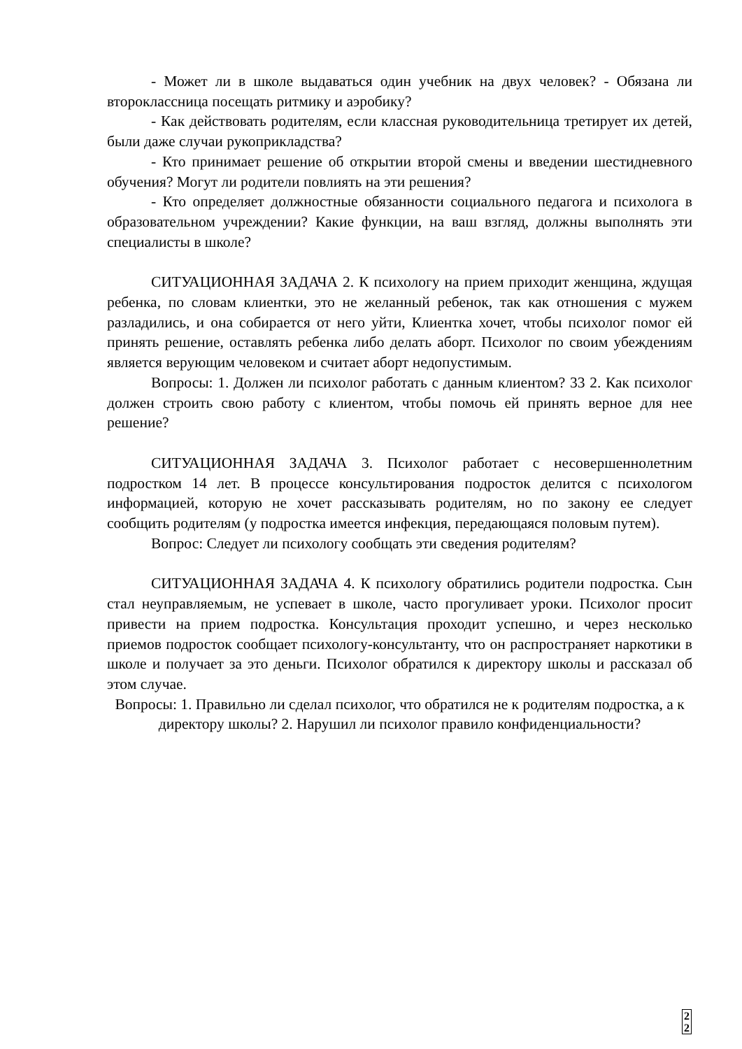- Может ли в школе выдаваться один учебник на двух человек? - Обязана ли второклассница посещать ритмику и аэробику?
- Как действовать родителям, если классная руководительница третирует их детей, были даже случаи рукоприкладства?
- Кто принимает решение об открытии второй смены и введении шестидневного обучения? Могут ли родители повлиять на эти решения?
- Кто определяет должностные обязанности социального педагога и психолога в образовательном учреждении? Какие функции, на ваш взгляд, должны выполнять эти специалисты в школе?
СИТУАЦИОННАЯ ЗАДАЧА 2. К психологу на прием приходит женщина, ждущая ребенка, по словам клиентки, это не желанный ребенок, так как отношения с мужем разладились, и она собирается от него уйти, Клиентка хочет, чтобы психолог помог ей принять решение, оставлять ребенка либо делать аборт. Психолог по своим убеждениям является верующим человеком и считает аборт недопустимым.
Вопросы: 1. Должен ли психолог работать с данным клиентом? 33 2. Как психолог должен строить свою работу с клиентом, чтобы помочь ей принять верное для нее решение?
СИТУАЦИОННАЯ ЗАДАЧА 3. Психолог работает с несовершеннолетним подростком 14 лет. В процессе консультирования подросток делится с психологом информацией, которую не хочет рассказывать родителям, но по закону ее следует сообщить родителям (у подростка имеется инфекция, передающаяся половым путем).
Вопрос: Следует ли психологу сообщать эти сведения родителям?
СИТУАЦИОННАЯ ЗАДАЧА 4. К психологу обратились родители подростка. Сын стал неуправляемым, не успевает в школе, часто прогуливает уроки. Психолог просит привести на прием подростка. Консультация проходит успешно, и через несколько приемов подросток сообщает психологу-консультанту, что он распространяет наркотики в школе и получает за это деньги. Психолог обратился к директору школы и рассказал об этом случае.
Вопросы: 1. Правильно ли сделал психолог, что обратился не к родителям подростка, а к директору школы? 2. Нарушил ли психолог правило конфиденциальности?
2
2